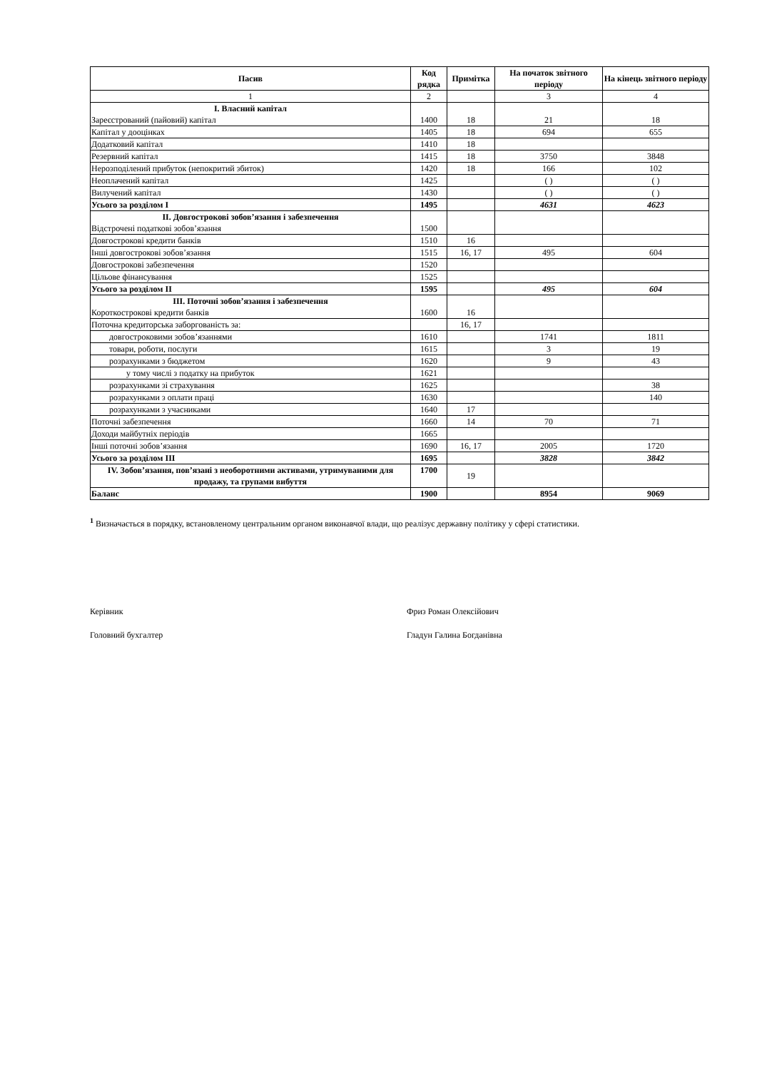| Пасив | Код рядка | Примітка | На початок звітного періоду | На кінець звітного періоду |
| --- | --- | --- | --- | --- |
| 1 | 2 | | 3 | 4 |
| I. Власний капітал Зареєстрований (пайовий) капітал | 1400 | 18 | 21 | 18 |
| Капітал у дооцінках | 1405 | 18 | 694 | 655 |
| Додатковий капітал | 1410 | 18 | | |
| Резервний капітал | 1415 | 18 | 3750 | 3848 |
| Нерозподілений прибуток (непокритий збиток) | 1420 | 18 | 166 | 102 |
| Неоплачений капітал | 1425 | | ( ) | ( ) |
| Вилучений капітал | 1430 | | ( ) | ( ) |
| Усього за розділом I | 1495 | | 4631 | 4623 |
| II. Довгострокові зобов’язання і забезпечення Відстрочені податкові зобов’язання | 1500 | | | |
| Довгострокові кредити банків | 1510 | 16 | | |
| Інші довгострокові зобов’язання | 1515 | 16, 17 | 495 | 604 |
| Довгострокові забезпечення | 1520 | | | |
| Цільове фінансування | 1525 | | | |
| Усього за розділом II | 1595 | | 495 | 604 |
| III. Поточні зобов’язання і забезпечення Короткострокові кредити банків | 1600 | 16 | | |
| Поточна кредиторська заборгованість за: | | 16, 17 | | |
| довгостроковими зобов’язаннями | 1610 | | 1741 | 1811 |
| товари, роботи, послуги | 1615 | | 3 | 19 |
| розрахунками з бюджетом | 1620 | | 9 | 43 |
| у тому числі з податку на прибуток | 1621 | | | |
| розрахунками зі страхування | 1625 | | | 38 |
| розрахунками з оплати праці | 1630 | | | 140 |
| розрахунками з учасниками | 1640 | 17 | | |
| Поточні забезпечення | 1660 | 14 | 70 | 71 |
| Доходи майбутніх періодів | 1665 | | | |
| Інші поточні зобов’язання | 1690 | 16, 17 | 2005 | 1720 |
| Усього за розділом III | 1695 | | 3828 | 3842 |
| IV. Зобов’язання, пов’язані з необоротними активами, утримуваними для продажу, та групами вибуття | 1700 | 19 | | |
| Баланс | 1900 | | 8954 | 9069 |
<sup>1</sup> Визначається в порядку, встановленому центральним органом виконавчої влади, що реалізує державну політику у сфері статистики.
Керівник
Фриз Роман Олексійович
Головний бухгалтер
Гладун Галина Богданівна